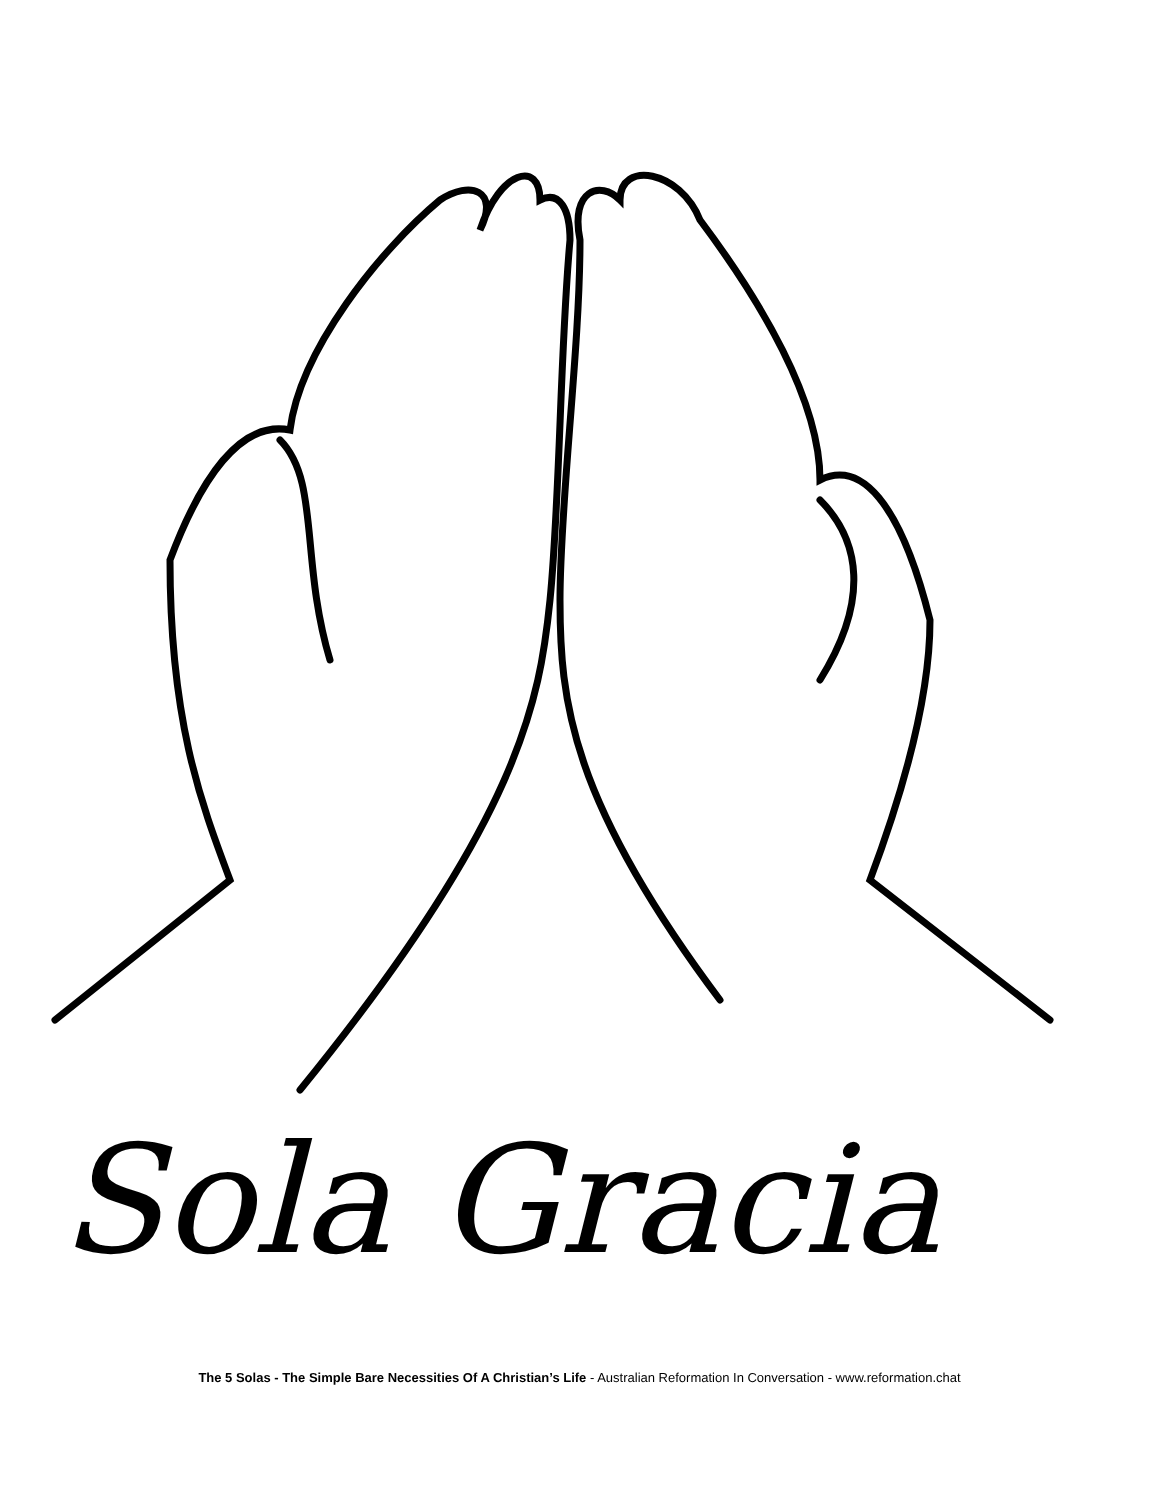Sola Gracia
The 5 Solas - The Simple Bare Necessities Of A Christian’s Life - Australian Reformation In Conversation - www.reformation.chat